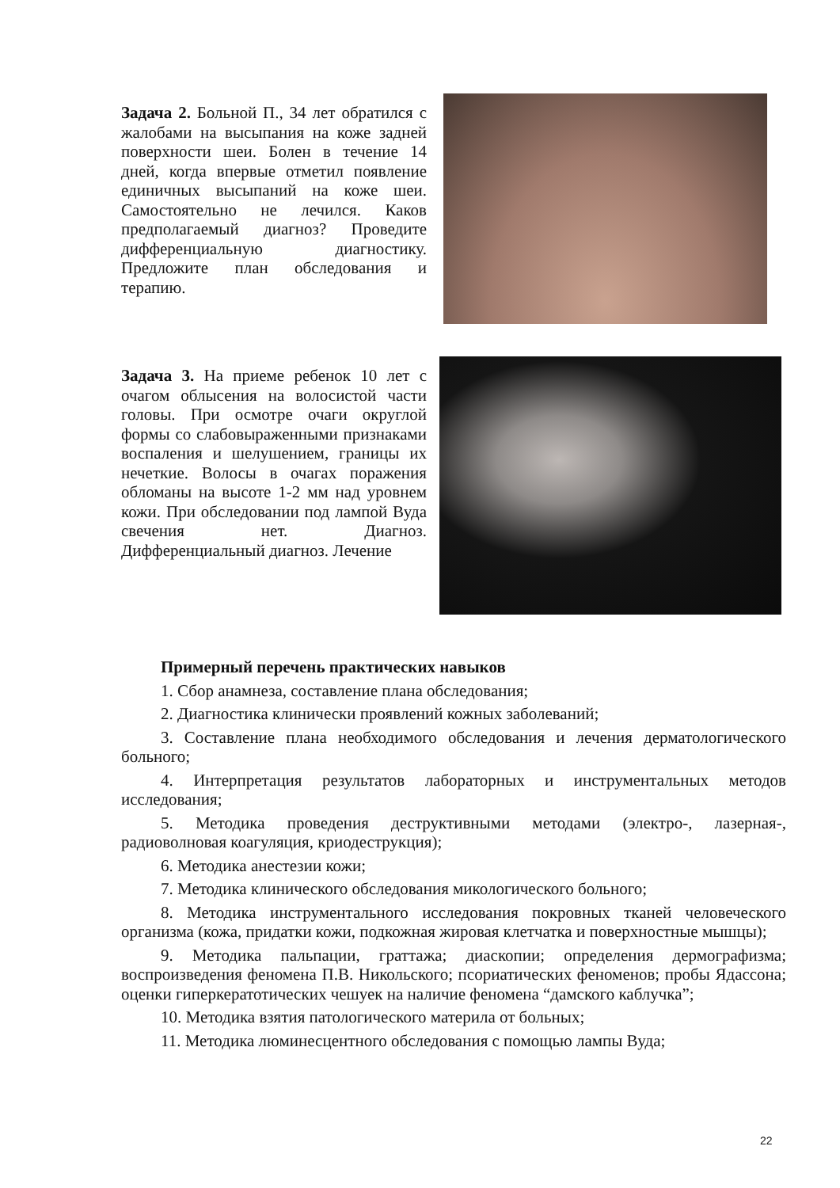Задача 2. Больной П., 34 лет обратился с жалобами на высыпания на коже задней поверхности шеи. Болен в течение 14 дней, когда впервые отметил появление единичных высыпаний на коже шеи. Самостоятельно не лечился. Каков предполагаемый диагноз? Проведите дифференциальную диагностику. Предложите план обследования и терапию.
Задача 3. На приеме ребенок 10 лет с очагом облысения на волосистой части головы. При осмотре очаги округлой формы со слабовыраженными признаками воспаления и шелушением, границы их нечеткие. Волосы в очагах поражения обломаны на высоте 1-2 мм над уровнем кожи. При обследовании под лампой Вуда свечения нет. Диагноз. Дифференциальный диагноз. Лечение
Примерный перечень практических навыков
1. Сбор анамнеза, составление плана обследования;
2. Диагностика клинически проявлений кожных заболеваний;
3. Составление плана необходимого обследования и лечения дерматологического больного;
4. Интерпретация результатов лабораторных и инструментальных методов исследования;
5. Методика проведения деструктивными методами (электро-, лазерная-, радиоволновая коагуляция, криодеструкция);
6. Методика анестезии кожи;
7. Методика клинического обследования микологического больного;
8. Методика инструментального исследования покровных тканей человеческого организма (кожа, придатки кожи, подкожная жировая клетчатка и поверхностные мышцы);
9. Методика пальпации, граттажа; диаскопии; определения дермографизма; воспроизведения феномена П.В. Никольского; псориатических феноменов; пробы Ядассона; оценки гиперкератотических чешуек на наличие феномена “дамского каблучка”;
10. Методика взятия патологического материла от больных;
11. Методика люминесцентного обследования с помощью лампы Вуда;
22